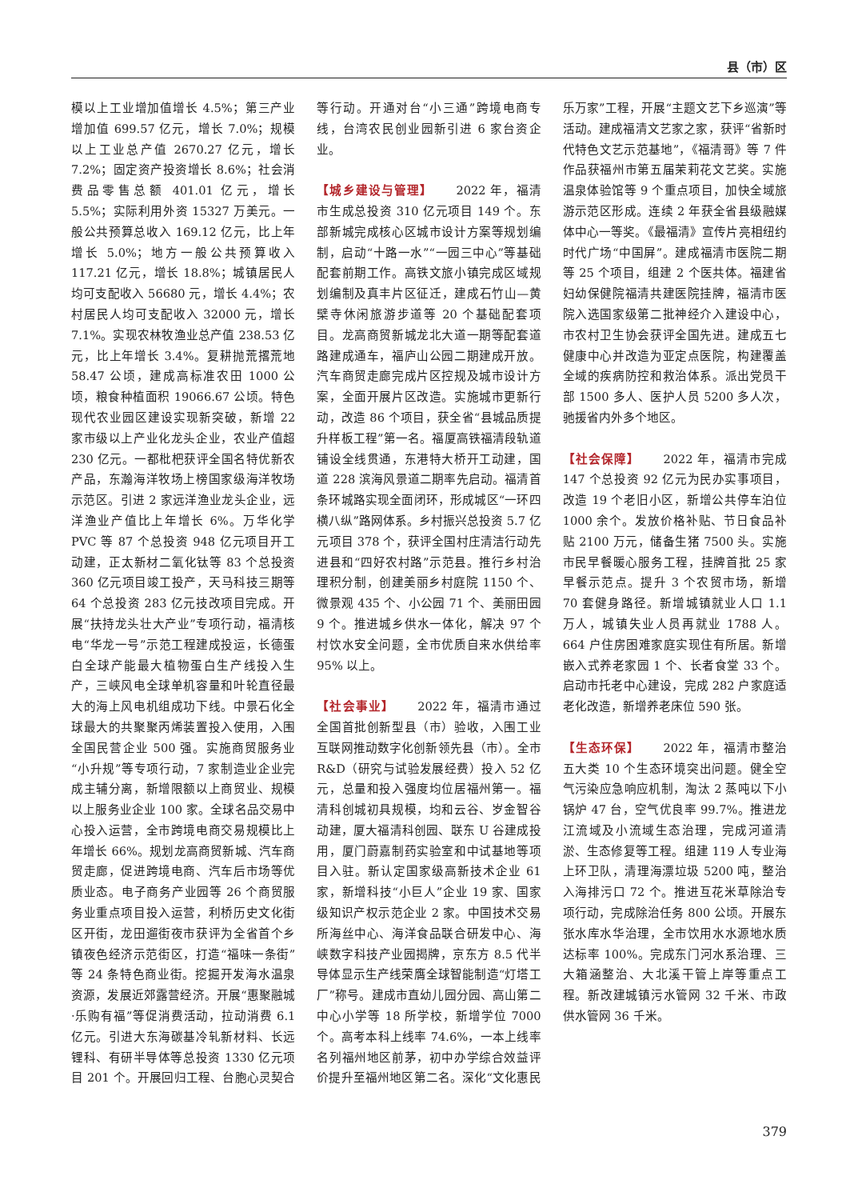县（市）区
模以上工业增加值增长 4.5%；第三产业增加值 699.57 亿元，增长 7.0%；规模以上工业总产值 2670.27 亿元，增长 7.2%；固定资产投资增长 8.6%；社会消费品零售总额 401.01 亿元，增长 5.5%；实际利用外资 15327 万美元。一般公共预算总收入 169.12 亿元，比上年增长 5.0%；地方一般公共预算收入 117.21 亿元，增长 18.8%；城镇居民人均可支配收入 56680 元，增长 4.4%；农村居民人均可支配收入 32000 元，增长 7.1%。实现农林牧渔业总产值 238.53 亿元，比上年增长 3.4%。复耕抛荒撂荒地 58.47 公顷，建成高标准农田 1000 公顷，粮食种植面积 19066.67 公顷。特色现代农业园区建设实现新突破，新增 22 家市级以上产业化龙头企业，农业产值超 230 亿元。一都枇杷获评全国名特优新农产品，东瀚海洋牧场上榜国家级海洋牧场示范区。引进 2 家远洋渔业龙头企业，远洋渔业产值比上年增长 6%。万华化学 PVC 等 87 个总投资 948 亿元项目开工动建，正太新材二氧化钛等 83 个总投资 360 亿元项目竣工投产，天马科技三期等 64 个总投资 283 亿元技改项目完成。开展“扶持龙头壮大产业”专项行动，福清核电“华龙一号”示范工程建成投运，长德蛋白全球产能最大植物蛋白生产线投入生产，三峡风电全球单机容量和叶轮直径最大的海上风电机组成功下线。中景石化全球最大的共聚聚丙烯装置投入使用，入围全国民营企业 500 强。实施商贸服务业“小升规”等专项行动，7 家制造业企业完成主辅分离，新增限额以上商贸业、规模以上服务业企业 100 家。全球名品交易中心投入运营，全市跨境电商交易规模比上年增长 66%。规划龙高商贸新城、汽车商贸走廊，促进跨境电商、汽车后市场等优质业态。电子商务产业园等 26 个商贸服务业重点项目投入运营，利桥历史文化街区开街，龙田遛街夜市获评为全省首个乡镇夜色经济示范街区，打造“福味一条街”等 24 条特色商业街。挖掘开发海水温泉资源，发展近郊露营经济。开展“惠聚融城·乐购有福”等促消费活动，拉动消费 6.1 亿元。引进大东海碳基冷轧新材料、长远锂科、有研半导体等总投资 1330 亿元项目 201 个。开展回归工程、台胞心灵契合等行动。开通对台“小三通”跨境电商专线，台湾农民创业园新引进 6 家台资企业。
【城乡建设与管理】 2022 年，福清市生成总投资 310 亿元项目 149 个。东部新城完成核心区城市设计方案等规划编制，启动“十路一水”“一园三中心”等基础配套前期工作。高铁文旅小镇完成区域规划编制及真丰片区征迁，建成石竹山—黄檗寺休闲旅游步道等 20 个基础配套项目。龙高商贸新城龙北大道一期等配套道路建成通车，福庐山公园二期建成开放。汽车商贸走廊完成片区控规及城市设计方案，全面开展片区改造。实施城市更新行动，改造 86 个项目，获全省“县城品质提升样板工程”第一名。福厦高铁福清段轨道铺设全线贯通，东港特大桥开工动建，国道 228 滨海风景道二期率先启动。福清首条环城路实现全面闭环，形成城区“一环四横八纵”路网体系。乡村振兴总投资 5.7 亿元项目 378 个，获评全国村庄清洁行动先进县和“四好农村路”示范县。推行乡村治理积分制，创建美丽乡村庭院 1150 个、微景观 435 个、小公园 71 个、美丽田园 9 个。推进城乡供水一体化，解决 97 个村饮水安全问题，全市优质自来水供给率 95% 以上。
【社会事业】 2022 年，福清市通过全国首批创新型县（市）验收，入围工业互联网推动数字化创新领先县（市）。全市 R&D（研究与试验发展经费）投入 52 亿元，总量和投入强度均位居福州第一。福清科创城初具规模，均和云谷、岁金智谷动建，厦大福清科创园、联东 U 谷建成投用，厦门蔚嘉制药实验室和中试基地等项目入驻。新认定国家级高新技术企业 61 家，新增科技“小巨人”企业 19 家、国家级知识产权示范企业 2 家。中国技术交易所海丝中心、海洋食品联合研发中心、海峡数字科技产业园揭牌，京东方 8.5 代半导体显示生产线荣膺全球智能制造“灯塔工厂”称号。建成市直幼儿园分园、高山第二中心小学等 18 所学校，新增学位 7000 个。高考本科上线率 74.6%，一本上线率名列福州地区前茅，初中办学综合效益评价提升至福州地区第二名。深化“文化惠民乐万家”工程，开展“主题文艺下乡巡演”等活动。建成福清文艺家之家，获评“省新时代特色文艺示范基地”，《福清哥》等 7 件作品获福州市第五届茉莉花文艺奖。实施温泉体验馆等 9 个重点项目，加快全域旅游示范区形成。连续 2 年获全省县级融媒体中心一等奖。《最福清》宣传片亮相纽约时代广场“中国屏”。建成福清市医院二期等 25 个项目，组建 2 个医共体。福建省妇幼保健院福清共建医院挂牌，福清市医院入选国家级第二批神经介入建设中心，市农村卫生协会获评全国先进。建成五七健康中心并改造为亚定点医院，构建覆盖全域的疾病防控和救治体系。派出党员干部 1500 多人、医护人员 5200 多人次，驰援省内外多个地区。
【社会保障】 2022 年，福清市完成 147 个总投资 92 亿元为民办实事项目，改造 19 个老旧小区，新增公共停车泊位 1000 余个。发放价格补贴、节日食品补贴 2100 万元，储备生猪 7500 头。实施市民早餐暖心服务工程，挂牌首批 25 家早餐示范点。提升 3 个农贸市场，新增 70 套健身路径。新增城镇就业人口 1.1 万人，城镇失业人员再就业 1788 人。664 户住房困难家庭实现住有所居。新增嵌入式养老家园 1 个、长者食堂 33 个。启动市托老中心建设，完成 282 户家庭适老化改造，新增养老床位 590 张。
【生态环保】 2022 年，福清市整治五大类 10 个生态环境突出问题。健全空气污染应急响应机制，淘汰 2 蒸吨以下小锅炉 47 台，空气优良率 99.7%。推进龙江流域及小流域生态治理，完成河道清淤、生态修复等工程。组建 119 人专业海上环卫队，清理海漂垃圾 5200 吨，整治入海排污口 72 个。推进互花米草除治专项行动，完成除治任务 800 公顷。开展东张水库水华治理，全市饮用水水源地水质达标率 100%。完成东门河水系治理、三大箱涵整治、大北溪干管上岸等重点工程。新改建城镇污水管网 32 千米、市政供水管网 36 千米。
379